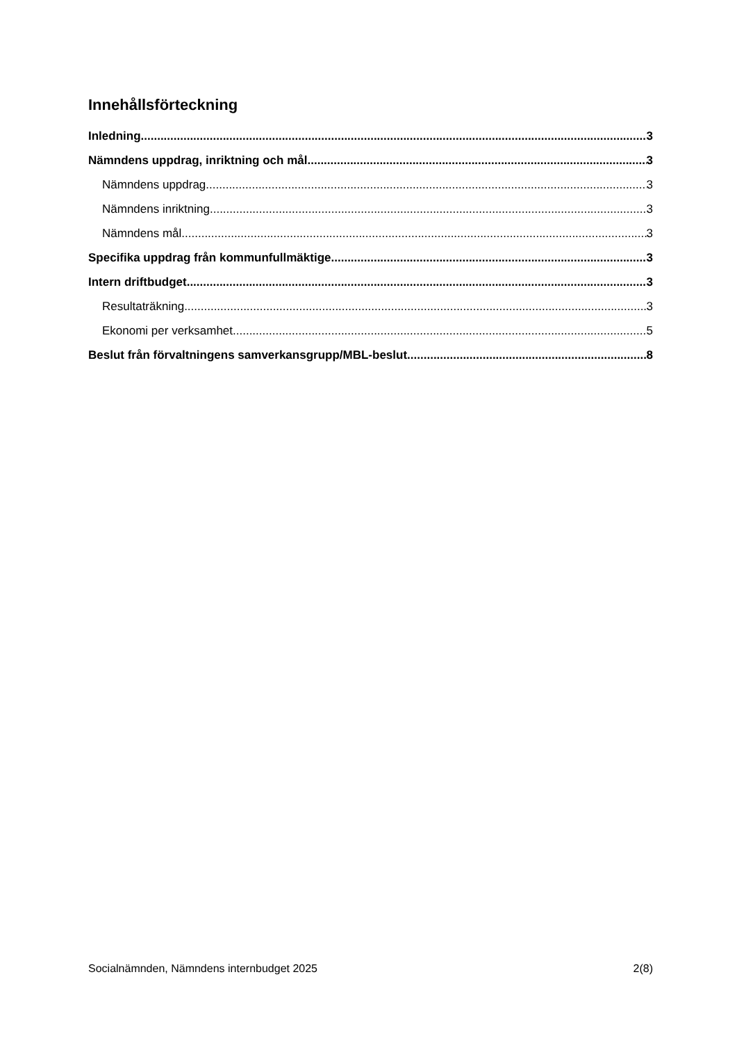Innehållsförteckning
Inledning 3
Nämndens uppdrag, inriktning och mål 3
Nämndens uppdrag 3
Nämndens inriktning 3
Nämndens mål 3
Specifika uppdrag från kommunfullmäktige 3
Intern driftbudget 3
Resultaträkning 3
Ekonomi per verksamhet 5
Beslut från förvaltningens samverkansgrupp/MBL-beslut 8
Socialnämnden, Nämndens internbudget 2025 2(8)